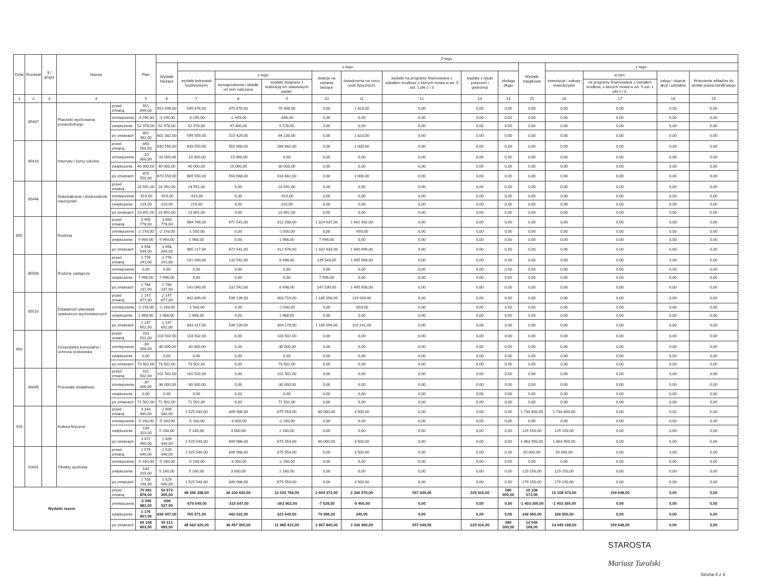| Dział | Rozdział | § / grupa | Nazwa | | Plan | Z tego: | | | | | | | | | | | | | |
| --- | --- | --- | --- | --- | --- | --- | --- | --- | --- | --- | --- | --- | --- | --- | --- | --- | --- | --- | --- |
| | | | | | | Wydatki bieżące | z tego: | | | | | | | | Wydatki majątkowe | z tego: | | | |
| | | | | | | | wydatki jednostek budżetowych | z tego: | | dotacje na zadania bieżące | świadczenia na rzecz osób fizycznych; | wydatki na programy finansowane z udziałem środków, o których mowa w art. 5 ust. 1 pkt 2 i 3 | wypłaty z tytułu poręczeń i gwarancji | obsługa długu | | inwestycje i zakupy inwestycyjne | w tym: | zakup i objęcie akcji i udziałów | Wniesienie wkładów do spółek prawa handlowego |
| | | | | | | | | wynagrodzenia i składki od nich naliczane | wydatki związane z realizacją ich statutowych zadań; | | | | | | | | na programy finansowane z udziałem środków, o których mowa w art. 5 ust. 1 pkt 2 i 3, | | |
| 1 | 2 | 3 | 4 | | 5 | 6 | 7 | 8 | 9 | 10 | 11 | 12 | 13 | 14 | 15 | 16 | 17 | 18 | 19 |
| | 85407 | | Placówki wychowania pozaszkolnego | przed zmianą | 551 699,00 | 551 699,00 | 549 876,00 | 470 478,00 | 79 398,00 | 0,00 | 1 823,00 | 0,00 | 0,00 | 0,00 | 0,00 | 0,00 | 0,00 | 0,00 | 0,00 |
| | | | | zmniejszenie | -3 295,00 | -3 295,00 | -3 295,00 | -2 449,00 | -846,00 | 0,00 | 0,00 | 0,00 | 0,00 | 0,00 | 0,00 | 0,00 | 0,00 | 0,00 | 0,00 |
| | | | | zwiększenie | 52 978,00 | 52 978,00 | 52 978,00 | 47 400,00 | 5 578,00 | 0,00 | 0,00 | 0,00 | 0,00 | 0,00 | 0,00 | 0,00 | 0,00 | 0,00 | 0,00 |
| | | | | po zmianach | 601 382,00 | 601 382,00 | 599 559,00 | 515 429,00 | 84 130,00 | 0,00 | 1 823,00 | 0,00 | 0,00 | 0,00 | 0,00 | 0,00 | 0,00 | 0,00 | 0,00 |
| | 85410 | | Internaty i bursy szkolne | przed zmianą | 840 550,00 | 840 550,00 | 839 550,00 | 550 868,00 | 288 682,00 | 0,00 | 1 000,00 | 0,00 | 0,00 | 0,00 | 0,00 | 0,00 | 0,00 | 0,00 | 0,00 |
| | | | | zmniejszenie | -10 000,00 | -10 000,00 | -10 000,00 | -10 000,00 | 0,00 | 0,00 | 0,00 | 0,00 | 0,00 | 0,00 | 0,00 | 0,00 | 0,00 | 0,00 | 0,00 |
| | | | | zwiększenie | 40 000,00 | 40 000,00 | 40 000,00 | 10 000,00 | 30 000,00 | 0,00 | 0,00 | 0,00 | 0,00 | 0,00 | 0,00 | 0,00 | 0,00 | 0,00 | 0,00 |
| | | | | po zmianach | 870 550,00 | 870 550,00 | 869 550,00 | 550 868,00 | 318 682,00 | 0,00 | 1 000,00 | 0,00 | 0,00 | 0,00 | 0,00 | 0,00 | 0,00 | 0,00 | 0,00 |
| | 85446 | | Dokształcanie i doskonalenie nauczycieli | przed zmianą | 24 591,00 | 24 591,00 | 24 591,00 | 0,00 | 24 591,00 | 0,00 | 0,00 | 0,00 | 0,00 | 0,00 | 0,00 | 0,00 | 0,00 | 0,00 | 0,00 |
| | | | | zmniejszenie | -919,00 | -919,00 | -919,00 | 0,00 | -919,00 | 0,00 | 0,00 | 0,00 | 0,00 | 0,00 | 0,00 | 0,00 | 0,00 | 0,00 | 0,00 |
| | | | | zwiększenie | 219,00 | 219,00 | 219,00 | 0,00 | 219,00 | 0,00 | 0,00 | 0,00 | 0,00 | 0,00 | 0,00 | 0,00 | 0,00 | 0,00 | 0,00 |
| | | | | po zmianach | 23 891,00 | 23 891,00 | 23 891,00 | 0,00 | 23 891,00 | 0,00 | 0,00 | 0,00 | 0,00 | 0,00 | 0,00 | 0,00 | 0,00 | 0,00 | 0,00 |
| 855 | | | Rodzina | przed zmianą | 3 950 778,00 | 3 950 778,00 | 984 749,00 | 672 541,00 | 312 208,00 | 1 324 637,00 | 1 641 392,00 | 0,00 | 0,00 | 0,00 | 0,00 | 0,00 | 0,00 | 0,00 | 0,00 |
| | | | | zmniejszenie | -2 193,00 | -2 193,00 | -1 500,00 | 0,00 | -1 500,00 | 0,00 | -693,00 | 0,00 | 0,00 | 0,00 | 0,00 | 0,00 | 0,00 | 0,00 | 0,00 |
| | | | | zwiększenie | 9 964,00 | 9 964,00 | 1 968,00 | 0,00 | 1 968,00 | 7 996,00 | 0,00 | 0,00 | 0,00 | 0,00 | 0,00 | 0,00 | 0,00 | 0,00 | 0,00 |
| | | | | po zmianach | 3 958 549,00 | 3 958 549,00 | 985 217,00 | 672 541,00 | 312 676,00 | 1 332 633,00 | 1 640 699,00 | 0,00 | 0,00 | 0,00 | 0,00 | 0,00 | 0,00 | 0,00 | 0,00 |
| | 85508 | | Rodziny zastępcze | przed zmianą | 1 776 241,00 | 1 776 241,00 | 141 040,00 | 132 542,00 | 8 498,00 | 139 543,00 | 1 495 658,00 | 0,00 | 0,00 | 0,00 | 0,00 | 0,00 | 0,00 | 0,00 | 0,00 |
| | | | | zmniejszenie | 0,00 | 0,00 | 0,00 | 0,00 | 0,00 | 0,00 | 0,00 | 0,00 | 0,00 | 0,00 | 0,00 | 0,00 | 0,00 | 0,00 | 0,00 |
| | | | | zwiększenie | 7 996,00 | 7 996,00 | 0,00 | 0,00 | 0,00 | 7 996,00 | 0,00 | 0,00 | 0,00 | 0,00 | 0,00 | 0,00 | 0,00 | 0,00 | 0,00 |
| | | | | po zmianach | 1 784 237,00 | 1 784 237,00 | 141 040,00 | 132 542,00 | 8 498,00 | 147 539,00 | 1 495 658,00 | 0,00 | 0,00 | 0,00 | 0,00 | 0,00 | 0,00 | 0,00 | 0,00 |
| | 85510 | | Działalność placówek opiekuńczo-wychowawczych | przed zmianą | 2 147 877,00 | 2 147 877,00 | 842 849,00 | 539 139,00 | 303 710,00 | 1 185 094,00 | 119 934,00 | 0,00 | 0,00 | 0,00 | 0,00 | 0,00 | 0,00 | 0,00 | 0,00 |
| | | | | zmniejszenie | -2 193,00 | -2 193,00 | -1 500,00 | 0,00 | -1 500,00 | 0,00 | -693,00 | 0,00 | 0,00 | 0,00 | 0,00 | 0,00 | 0,00 | 0,00 | 0,00 |
| | | | | zwiększenie | 1 968,00 | 1 968,00 | 1 968,00 | 0,00 | 1 968,00 | 0,00 | 0,00 | 0,00 | 0,00 | 0,00 | 0,00 | 0,00 | 0,00 | 0,00 | 0,00 |
| | | | | po zmianach | 2 147 652,00 | 2 147 652,00 | 843 317,00 | 539 139,00 | 304 178,00 | 1 185 094,00 | 119 241,00 | 0,00 | 0,00 | 0,00 | 0,00 | 0,00 | 0,00 | 0,00 | 0,00 |
| 900 | | | Gospodarka komunalna i ochrona środowiska | przed zmianą | 103 502,00 | 103 502,00 | 103 502,00 | 0,00 | 103 502,00 | 0,00 | 0,00 | 0,00 | 0,00 | 0,00 | 0,00 | 0,00 | 0,00 | 0,00 | 0,00 |
| | | | | zmniejszenie | -30 000,00 | -30 000,00 | -30 000,00 | 0,00 | -30 000,00 | 0,00 | 0,00 | 0,00 | 0,00 | 0,00 | 0,00 | 0,00 | 0,00 | 0,00 | 0,00 |
| | | | | zwiększenie | 0,00 | 0,00 | 0,00 | 0,00 | 0,00 | 0,00 | 0,00 | 0,00 | 0,00 | 0,00 | 0,00 | 0,00 | 0,00 | 0,00 | 0,00 |
| | | | | po zmianach | 73 502,00 | 73 502,00 | 73 502,00 | 0,00 | 73 502,00 | 0,00 | 0,00 | 0,00 | 0,00 | 0,00 | 0,00 | 0,00 | 0,00 | 0,00 | 0,00 |
| | 90095 | | Pozostała działalność | przed zmianą | 101 502,00 | 101 502,00 | 101 502,00 | 0,00 | 101 502,00 | 0,00 | 0,00 | 0,00 | 0,00 | 0,00 | 0,00 | 0,00 | 0,00 | 0,00 | 0,00 |
| | | | | zmniejszenie | -30 000,00 | -30 000,00 | -30 000,00 | 0,00 | -30 000,00 | 0,00 | 0,00 | 0,00 | 0,00 | 0,00 | 0,00 | 0,00 | 0,00 | 0,00 | 0,00 |
| | | | | zwiększenie | 0,00 | 0,00 | 0,00 | 0,00 | 0,00 | 0,00 | 0,00 | 0,00 | 0,00 | 0,00 | 0,00 | 0,00 | 0,00 | 0,00 | 0,00 |
| | | | | po zmianach | 71 502,00 | 71 502,00 | 71 502,00 | 0,00 | 71 502,00 | 0,00 | 0,00 | 0,00 | 0,00 | 0,00 | 0,00 | 0,00 | 0,00 | 0,00 | 0,00 |
| 926 | | | Kultura fizyczna | przed zmianą | 3 343 840,00 | 1 609 040,00 | 1 525 540,00 | 849 986,00 | 675 554,00 | 80 000,00 | 3 500,00 | 0,00 | 0,00 | 0,00 | 1 734 800,00 | 1 734 800,00 | 0,00 | 0,00 | 0,00 |
| | | | | zmniejszenie | -5 160,00 | -5 160,00 | -5 160,00 | -3 000,00 | -2 160,00 | 0,00 | 0,00 | 0,00 | 0,00 | 0,00 | 0,00 | 0,00 | 0,00 | 0,00 | 0,00 |
| | | | | zwiększenie | 134 310,00 | 5 160,00 | 5 160,00 | 3 000,00 | 2 160,00 | 0,00 | 0,00 | 0,00 | 0,00 | 0,00 | 129 150,00 | 129 150,00 | 0,00 | 0,00 | 0,00 |
| | | | | po zmianach | 3 472 990,00 | 1 609 040,00 | 1 525 540,00 | 849 986,00 | 675 554,00 | 80 000,00 | 3 500,00 | 0,00 | 0,00 | 0,00 | 1 863 950,00 | 1 863 950,00 | 0,00 | 0,00 | 0,00 |
| | 92601 | | Obiekty sportowe | przed zmianą | 1 579 040,00 | 1 529 040,00 | 1 525 540,00 | 849 986,00 | 675 554,00 | 0,00 | 3 500,00 | 0,00 | 0,00 | 0,00 | 50 000,00 | 50 000,00 | 0,00 | 0,00 | 0,00 |
| | | | | zmniejszenie | -5 160,00 | -5 160,00 | -5 160,00 | -3 000,00 | -2 160,00 | 0,00 | 0,00 | 0,00 | 0,00 | 0,00 | 0,00 | 0,00 | 0,00 | 0,00 | 0,00 |
| | | | | zwiększenie | 134 310,00 | 5 160,00 | 5 160,00 | 3 000,00 | 2 160,00 | 0,00 | 0,00 | 0,00 | 0,00 | 0,00 | 129 150,00 | 129 150,00 | 0,00 | 0,00 | 0,00 |
| | | | | po zmianach | 1 708 190,00 | 1 529 040,00 | 1 525 540,00 | 849 986,00 | 675 554,00 | 0,00 | 3 500,00 | 0,00 | 0,00 | 0,00 | 179 150,00 | 179 150,00 | 0,00 | 0,00 | 0,00 |
| Wydatki razem: | | | | przed zmianą | 70 081 878,00 | 54 973 305,00 | 48 356 398,00 | 36 330 630,00 | 12 025 768,00 | 2 904 372,00 | 2 346 070,00 | 557 049,00 | 229 416,00 | 580 000,00 | 15 108 573,00 | 15 108 573,00 | 159 648,00 | 0,00 | 0,00 |
| | | | | zmniejszenie | -2 099 882,00 | -696 527,00 | -679 549,00 | -315 647,00 | -363 902,00 | -7 528,00 | -9 450,00 | 0,00 | 0,00 | 0,00 | -1 403 355,00 | -1 403 355,00 | 0,00 | 0,00 | 0,00 |
| | | | | zwiększenie | 1 176 857,00 | 836 907,00 | 765 571,00 | 442 022,00 | 323 549,00 | 70 996,00 | 340,00 | 0,00 | 0,00 | 0,00 | 339 950,00 | 339 950,00 | 0,00 | 0,00 | 0,00 |
| | | | | po zmianach | 69 158 853,00 | 55 113 685,00 | 48 442 420,00 | 36 457 005,00 | 11 985 415,00 | 2 967 840,00 | 2 336 960,00 | 557 049,00 | 229 416,00 | 580 000,00 | 14 045 168,00 | 14 045 168,00 | 159 648,00 | 0,00 | 0,00 |
STAROSTA
Mariusz Turalski
Strona 4 z 4